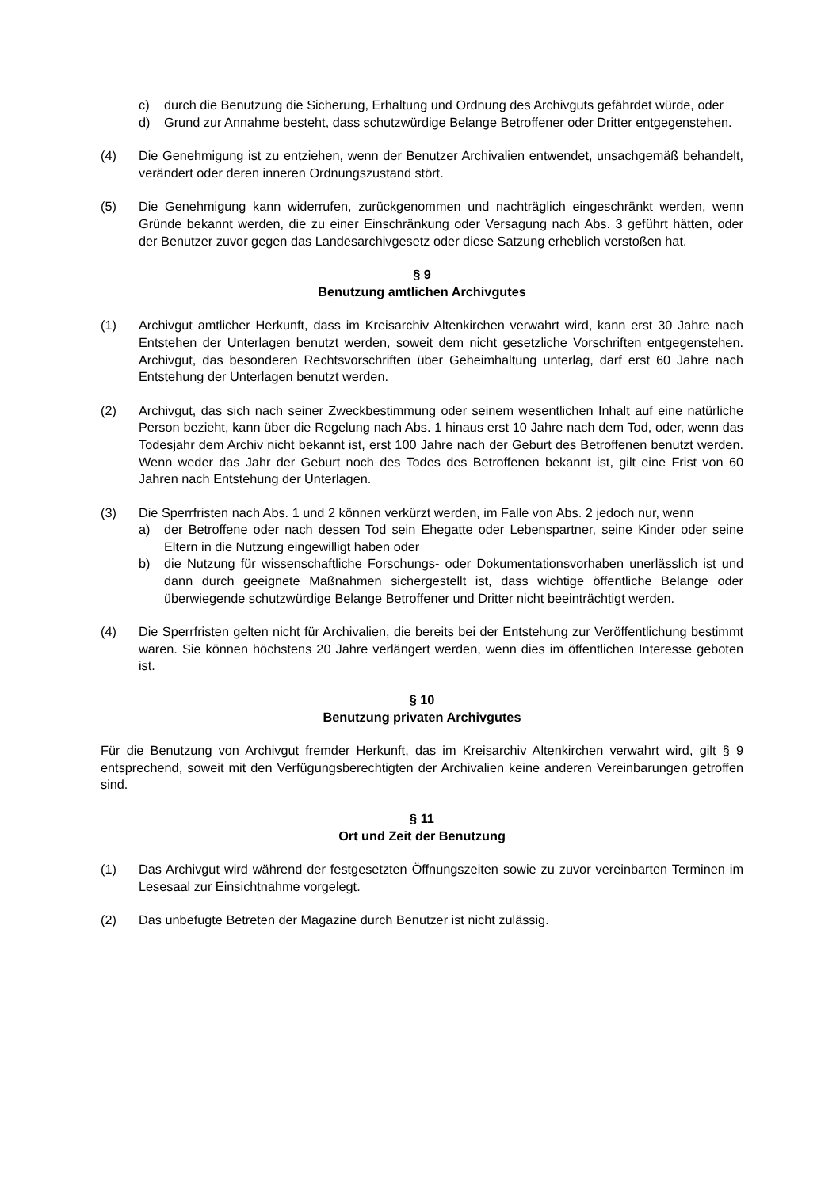c) durch die Benutzung die Sicherung, Erhaltung und Ordnung des Archivguts gefährdet würde, oder
d) Grund zur Annahme besteht, dass schutzwürdige Belange Betroffener oder Dritter entgegenstehen.
(4) Die Genehmigung ist zu entziehen, wenn der Benutzer Archivalien entwendet, unsachgemäß behandelt, verändert oder deren inneren Ordnungszustand stört.
(5) Die Genehmigung kann widerrufen, zurückgenommen und nachträglich eingeschränkt werden, wenn Gründe bekannt werden, die zu einer Einschränkung oder Versagung nach Abs. 3 geführt hätten, oder der Benutzer zuvor gegen das Landesarchivgesetz oder diese Satzung erheblich verstoßen hat.
§ 9
Benutzung amtlichen Archivgutes
(1) Archivgut amtlicher Herkunft, dass im Kreisarchiv Altenkirchen verwahrt wird, kann erst 30 Jahre nach Entstehen der Unterlagen benutzt werden, soweit dem nicht gesetzliche Vorschriften entgegenstehen. Archivgut, das besonderen Rechtsvorschriften über Geheimhaltung unterlag, darf erst 60 Jahre nach Entstehung der Unterlagen benutzt werden.
(2) Archivgut, das sich nach seiner Zweckbestimmung oder seinem wesentlichen Inhalt auf eine natürliche Person bezieht, kann über die Regelung nach Abs. 1 hinaus erst 10 Jahre nach dem Tod, oder, wenn das Todesjahr dem Archiv nicht bekannt ist, erst 100 Jahre nach der Geburt des Betroffenen benutzt werden. Wenn weder das Jahr der Geburt noch des Todes des Betroffenen bekannt ist, gilt eine Frist von 60 Jahren nach Entstehung der Unterlagen.
(3) Die Sperrfristen nach Abs. 1 und 2 können verkürzt werden, im Falle von Abs. 2 jedoch nur, wenn
a) der Betroffene oder nach dessen Tod sein Ehegatte oder Lebenspartner, seine Kinder oder seine Eltern in die Nutzung eingewilligt haben oder
b) die Nutzung für wissenschaftliche Forschungs- oder Dokumentationsvorhaben unerlässlich ist und dann durch geeignete Maßnahmen sichergestellt ist, dass wichtige öffentliche Belange oder überwiegende schutzwürdige Belange Betroffener und Dritter nicht beeinträchtigt werden.
(4) Die Sperrfristen gelten nicht für Archivalien, die bereits bei der Entstehung zur Veröffentlichung bestimmt waren. Sie können höchstens 20 Jahre verlängert werden, wenn dies im öffentlichen Interesse geboten ist.
§ 10
Benutzung privaten Archivgutes
Für die Benutzung von Archivgut fremder Herkunft, das im Kreisarchiv Altenkirchen verwahrt wird, gilt § 9 entsprechend, soweit mit den Verfügungsberechtigten der Archivalien keine anderen Vereinbarungen getroffen sind.
§ 11
Ort und Zeit der Benutzung
(1) Das Archivgut wird während der festgesetzten Öffnungszeiten sowie zu zuvor vereinbarten Terminen im Lesesaal zur Einsichtnahme vorgelegt.
(2) Das unbefugte Betreten der Magazine durch Benutzer ist nicht zulässig.